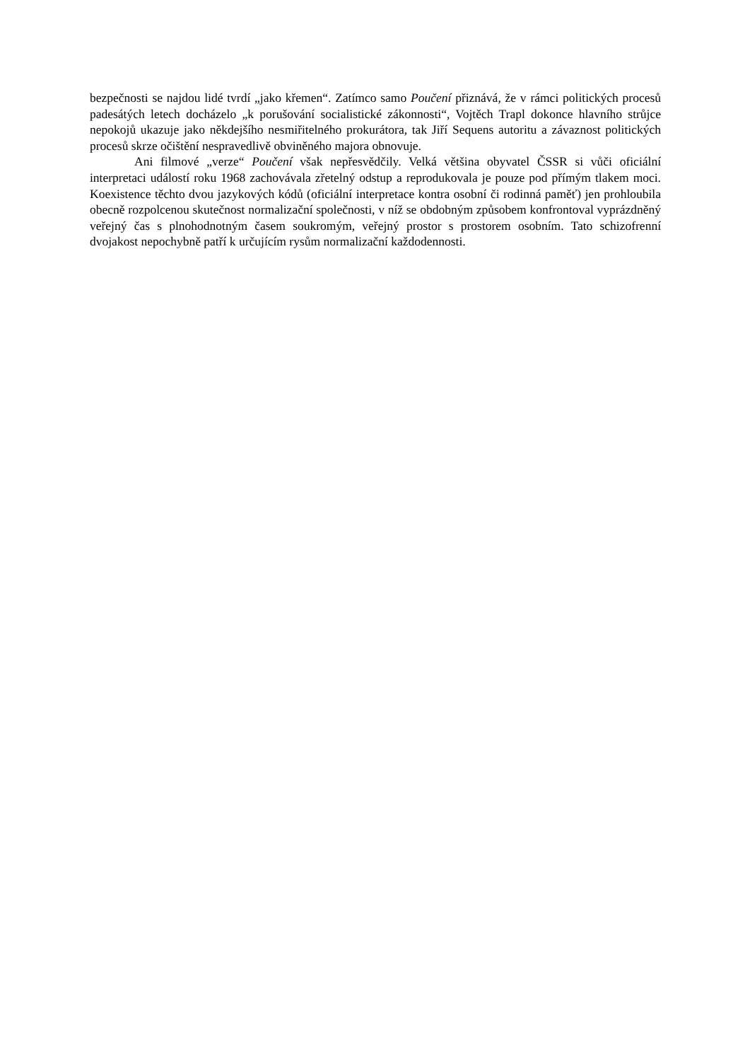bezpečnosti se najdou lidé tvrdí „jako křemen“. Zatímco samo Poučení přiznává, že v rámci politických procesů padesátých letech docházelo „k porušování socialistické zákonnosti“, Vojtěch Trapl dokonce hlavního strůjce nepokojů ukazuje jako někdejšího nesmiřitelného prokurátora, tak Jiří Sequens autoritu a závaznost politických procesů skrze očištění nespravedlivě obviněného majora obnovuje.
Ani filmové „verze“ Poučení však nepřesvědčily. Velká většina obyvatel ČSSR si vůči oficiální interpretaci událostí roku 1968 zachovávala zřetelný odstup a reprodukovala je pouze pod přímým tlakem moci. Koexistence těchto dvou jazykových kódů (oficiální interpretace kontra osobní či rodinná paměť) jen prohloubila obecně rozpolcenou skutečnost normalizační společnosti, v níž se obdobným způsobem konfrontoval vyprázdněný veřejný čas s plnohodnotným časem soukromým, veřejný prostor s prostorem osobním. Tato schizofrenní dvojakost nepochybně patří k určujícím rysům normalizační každodennosti.